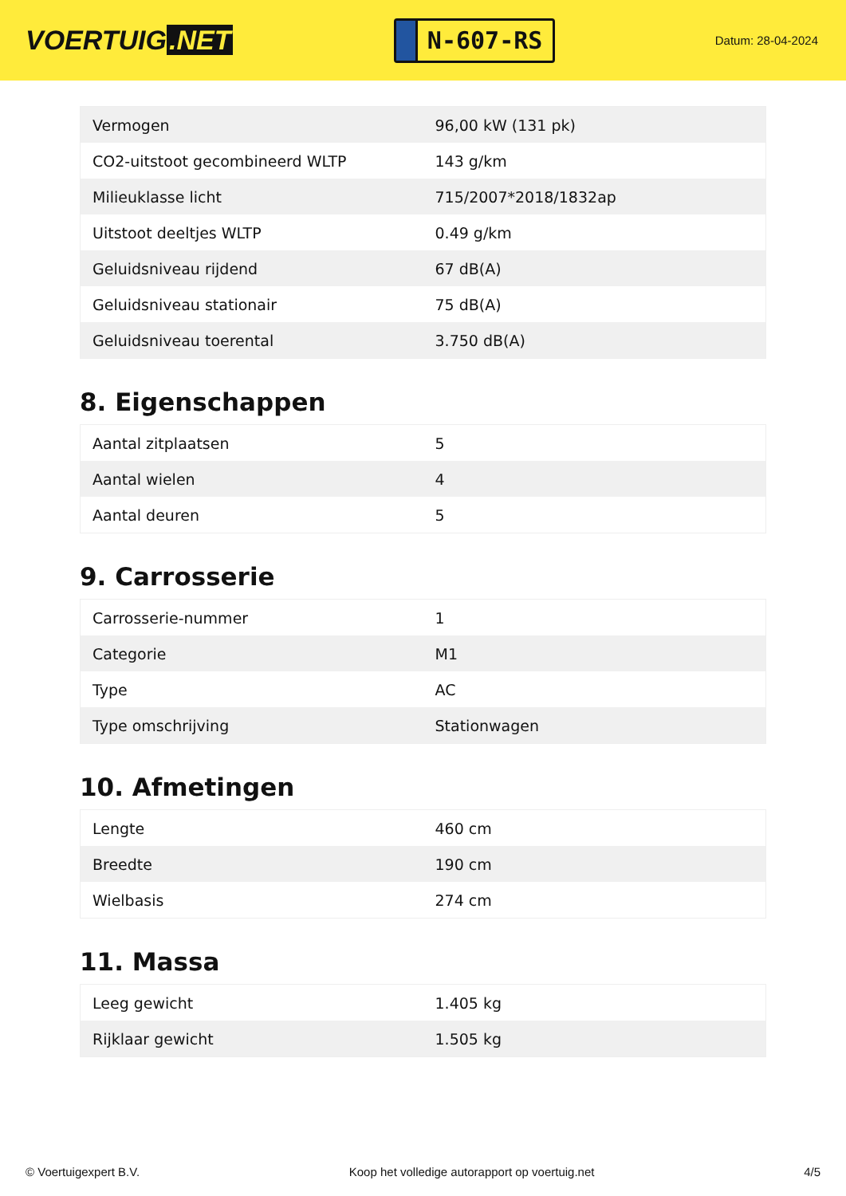VOERTUIG.NET
N-607-RS
Datum: 28-04-2024
| Vermogen | 96,00 kW (131 pk) |
| CO2-uitstoot gecombineerd WLTP | 143 g/km |
| Milieuklasse licht | 715/2007*2018/1832ap |
| Uitstoot deeltjes WLTP | 0.49 g/km |
| Geluidsniveau rijdend | 67 dB(A) |
| Geluidsniveau stationair | 75 dB(A) |
| Geluidsniveau toerental | 3.750 dB(A) |
8. Eigenschappen
| Aantal zitplaatsen | 5 |
| Aantal wielen | 4 |
| Aantal deuren | 5 |
9. Carrosserie
| Carrosserie-nummer | 1 |
| Categorie | M1 |
| Type | AC |
| Type omschrijving | Stationwagen |
10. Afmetingen
| Lengte | 460 cm |
| Breedte | 190 cm |
| Wielbasis | 274 cm |
11. Massa
| Leeg gewicht | 1.405 kg |
| Rijklaar gewicht | 1.505 kg |
© Voertuigexpert B.V. Koop het volledige autorapport op voertuig.net 4/5